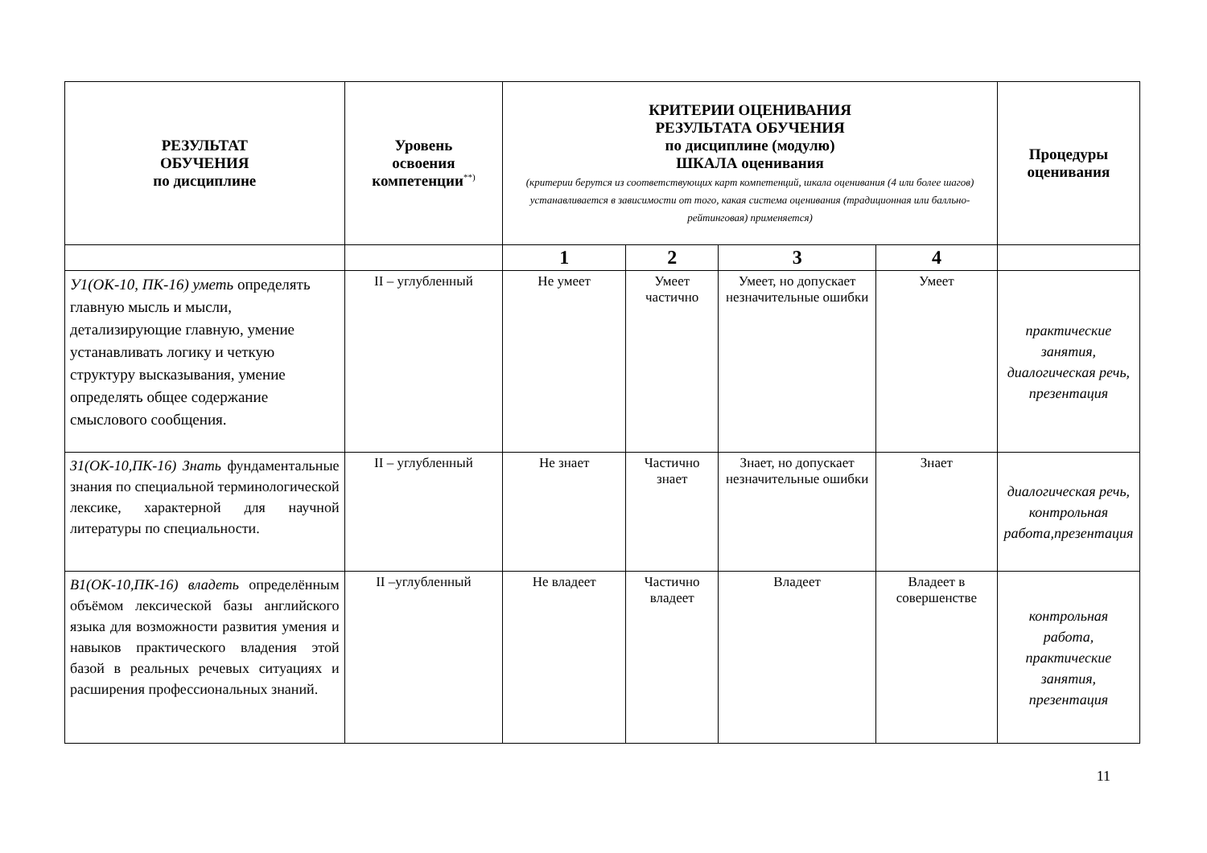| РЕЗУЛЬТАТ ОБУЧЕНИЯ по дисциплине | Уровень освоения компетенции<sup>**)</sup> | КРИТЕРИИ ОЦЕНИВАНИЯ РЕЗУЛЬТАТА ОБУЧЕНИЯ по дисциплине (модулю) ШКАЛА оценивания (критерии берутся из соответствующих карт компетенций, шкала оценивания (4 или более шагов) устанавливается в зависимости от того, какая система оценивания (традиционная или балльно-рейтинговая) применяется) | | | | Процедуры оценивания |
| --- | --- | --- | --- | --- | --- | --- |
| | | 1 | 2 | 3 | 4 | |
| У1(ОК-10, ПК-16) уметь определять главную мысль и мысли, детализирующие главную, умение устанавливать логику и четкую структуру высказывания, умение определять общее содержание смыслового сообщения. | II – углубленный | Не умеет | Умеет частично | Умеет, но допускает незначительные ошибки | Умеет | практические занятия, диалогическая речь, презентация |
| З1(ОК-10,ПК-16) Знать фундаментальные знания по специальной терминологической лексике, характерной для научной литературы по специальности. | II – углубленный | Не знает | Частично знает | Знает, но допускает незначительные ошибки | Знает | диалогическая речь, контрольная работа,презентация |
| В1(ОК-10,ПК-16) владеть определённым объёмом лексической базы английского языка для возможности развития умения и навыков практического владения этой базой в реальных речевых ситуациях и расширения профессиональных знаний. | II –углубленный | Не владеет | Частично владеет | Владеет | Владеет в совершенстве | контрольная работа, практические занятия, презентация |
11